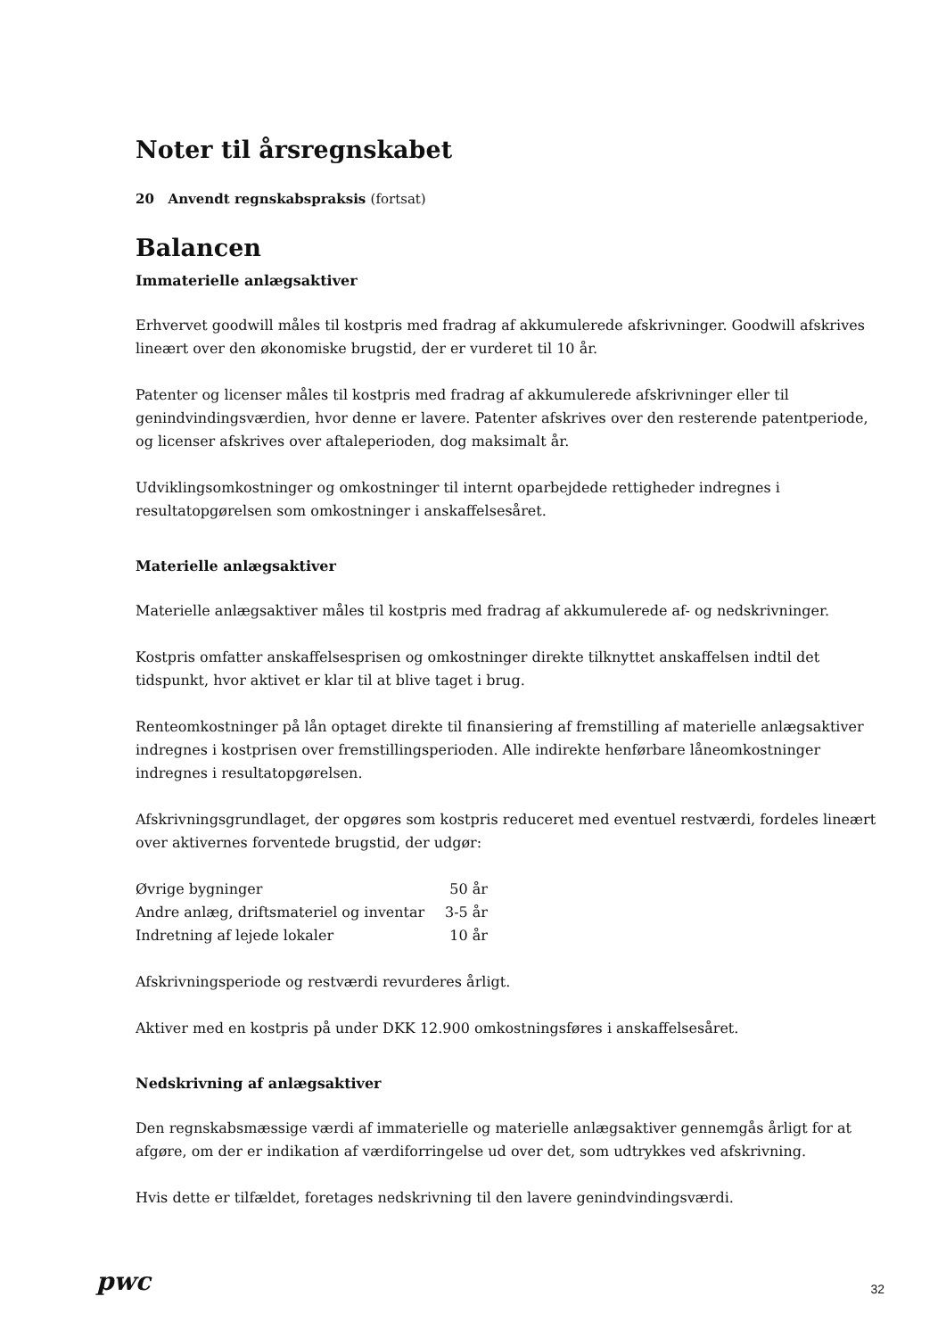Noter til årsregnskabet
20 Anvendt regnskabspraksis (fortsat)
Balancen
Immaterielle anlægsaktiver
Erhvervet goodwill måles til kostpris med fradrag af akkumulerede afskrivninger. Goodwill afskrives lineært over den økonomiske brugstid, der er vurderet til 10 år.
Patenter og licenser måles til kostpris med fradrag af akkumulerede afskrivninger eller til genindvindingsværdien, hvor denne er lavere. Patenter afskrives over den resterende patentperiode, og licenser afskrives over aftaleperioden, dog maksimalt år.
Udviklingsomkostninger og omkostninger til internt oparbejdede rettigheder indregnes i resultatopgørelsen som omkostninger i anskaffelsesåret.
Materielle anlægsaktiver
Materielle anlægsaktiver måles til kostpris med fradrag af akkumulerede af- og nedskrivninger.
Kostpris omfatter anskaffelsesprisen og omkostninger direkte tilknyttet anskaffelsen indtil det tidspunkt, hvor aktivet er klar til at blive taget i brug.
Renteomkostninger på lån optaget direkte til finansiering af fremstilling af materielle anlægsaktiver indregnes i kostprisen over fremstillingsperioden. Alle indirekte henførbare låneomkostninger indregnes i resultatopgørelsen.
Afskrivningsgrundlaget, der opgøres som kostpris reduceret med eventuel restværdi, fordeles lineært over aktivernes forventede brugstid, der udgør:
| Øvrige bygninger | 50 år |
| Andre anlæg, driftsmateriel og inventar | 3-5 år |
| Indretning af lejede lokaler | 10 år |
Afskrivningsperiode og restværdi revurderes årligt.
Aktiver med en kostpris på under DKK 12.900 omkostningsføres i anskaffelsesåret.
Nedskrivning af anlægsaktiver
Den regnskabsmæssige værdi af immaterielle og materielle anlægsaktiver gennemgås årligt for at afgøre, om der er indikation af værdiforringelse ud over det, som udtrykkes ved afskrivning.
Hvis dette er tilfældet, foretages nedskrivning til den lavere genindvindingsværdi.
pwc
32